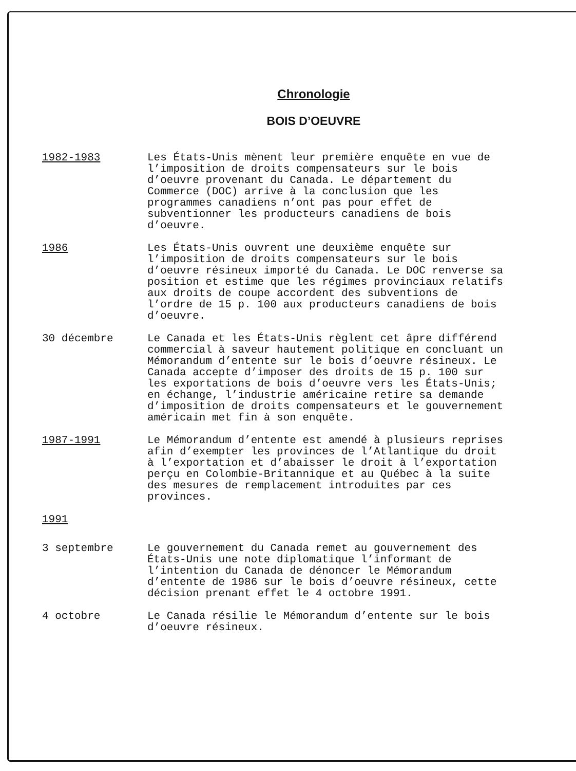Chronologie
BOIS D’OEUVRE
1982-1983 Les États-Unis mènent leur première enquête en vue de l’imposition de droits compensateurs sur le bois d’oeuvre provenant du Canada. Le département du Commerce (DOC) arrive à la conclusion que les programmes canadiens n’ont pas pour effet de subventionner les producteurs canadiens de bois d’oeuvre.
1986 Les États-Unis ouvrent une deuxième enquête sur l’imposition de droits compensateurs sur le bois d’oeuvre résineux importé du Canada. Le DOC renverse sa position et estime que les régimes provinciaux relatifs aux droits de coupe accordent des subventions de l’ordre de 15 p. 100 aux producteurs canadiens de bois d’oeuvre.
30 décembre Le Canada et les États-Unis règlent cet âpre différend commercial à saveur hautement politique en concluant un Mémorandum d’entente sur le bois d’oeuvre résineux. Le Canada accepte d’imposer des droits de 15 p. 100 sur les exportations de bois d’oeuvre vers les États-Unis; en échange, l’industrie américaine retire sa demande d’imposition de droits compensateurs et le gouvernement américain met fin à son enquête.
1987-1991 Le Mémorandum d’entente est amendé à plusieurs reprises afin d’exempter les provinces de l’Atlantique du droit à l’exportation et d’abaisser le droit à l’exportation perçu en Colombie-Britannique et au Québec à la suite des mesures de remplacement introduites par ces provinces.
1991
3 septembre Le gouvernement du Canada remet au gouvernement des États-Unis une note diplomatique l’informant de l’intention du Canada de dénoncer le Mémorandum d’entente de 1986 sur le bois d’oeuvre résineux, cette décision prenant effet le 4 octobre 1991.
4 octobre Le Canada résilie le Mémorandum d’entente sur le bois d’oeuvre résineux.